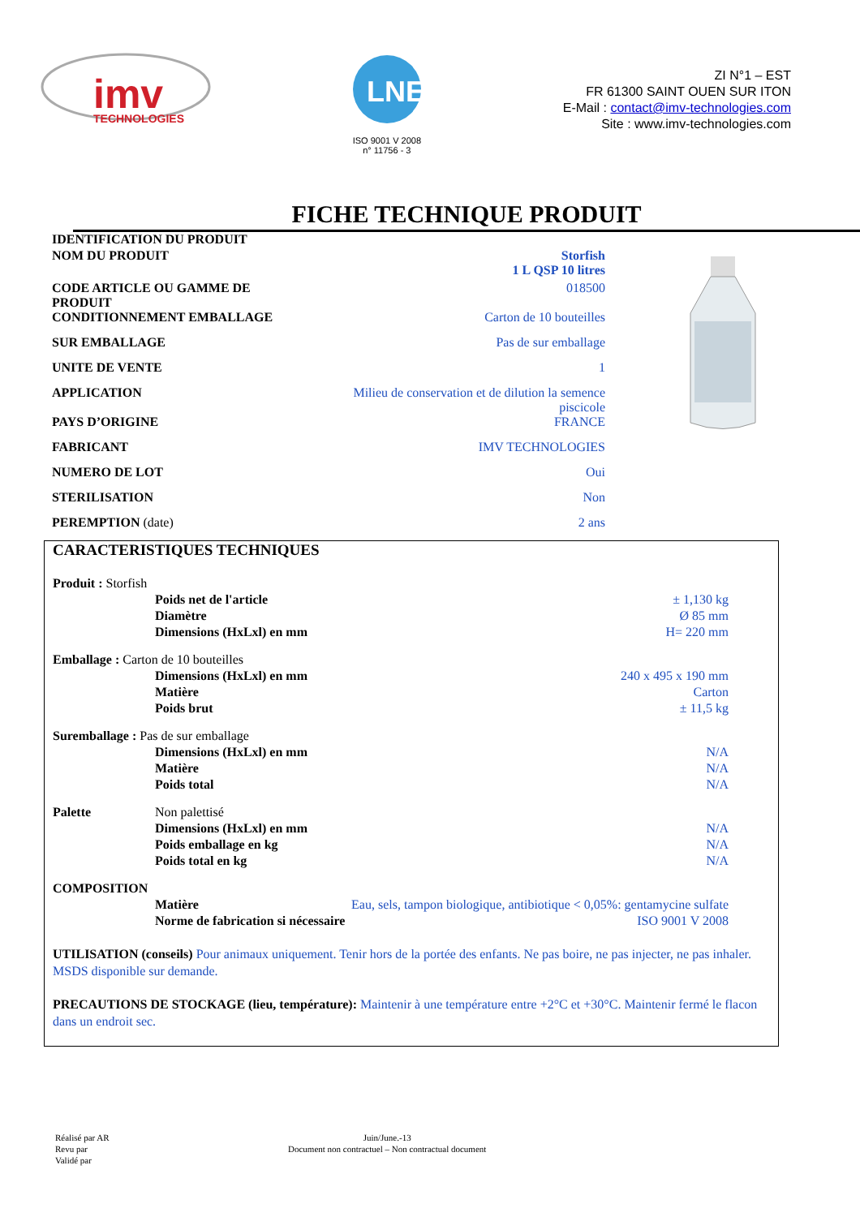imv
TECHNOLOGIES
LNE
ISO 9001 V 2008
n° 11756 - 3
ZI N°1 – EST
FR 61300 SAINT OUEN SUR ITON
E-Mail : contact@imv-technologies.com
Site : www.imv-technologies.com
FICHE TECHNIQUE PRODUIT
| IDENTIFICATION DU PRODUIT | |
| NOM DU PRODUIT | Storfish 1 L QSP 10 litres |
| CODE ARTICLE OU GAMME DE PRODUIT | 018500 |
| CONDITIONNEMENT EMBALLAGE | Carton de 10 bouteilles |
| SUR EMBALLAGE | Pas de sur emballage |
| UNITE DE VENTE | 1 |
| APPLICATION | Milieu de conservation et de dilution la semence piscicole |
| PAYS D’ORIGINE | FRANCE |
| FABRICANT | IMV TECHNOLOGIES |
| NUMERO DE LOT | Oui |
| STERILISATION | Non |
| PEREMPTION (date) | 2 ans |
CARACTERISTIQUES TECHNIQUES
| Produit : Storfish | | |
| | Poids net de l'article | ± 1,130 kg |
| | Diamètre | Ø 85 mm |
| | Dimensions (HxLxl) en mm | H= 220 mm |
| Emballage : Carton de 10 bouteilles | | |
| | Dimensions (HxLxl) en mm | 240 x 495 x 190 mm |
| | Matière | Carton |
| | Poids brut | ± 11,5 kg |
| Suremballage : Pas de sur emballage | | |
| | Dimensions (HxLxl) en mm | N/A |
| | Matière | N/A |
| | Poids total | N/A |
| Palette | Non palettisé | |
| | Dimensions (HxLxl) en mm | N/A |
| | Poids emballage en kg | N/A |
| | Poids total en kg | N/A |
| COMPOSITION | | |
| | Matière | Eau, sels, tampon biologique, antibiotique < 0,05%: gentamycine sulfate |
| | Norme de fabrication si nécessaire | ISO 9001 V 2008 |
UTILISATION (conseils) Pour animaux uniquement. Tenir hors de la portée des enfants. Ne pas boire, ne pas injecter, ne pas inhaler. MSDS disponible sur demande.
PRECAUTIONS DE STOCKAGE (lieu, température): Maintenir à une température entre +2°C et +30°C. Maintenir fermé le flacon dans un endroit sec.
Réalisé par AR
Revu par
Validé par
Juin/June.-13
Document non contractuel – Non contractual document